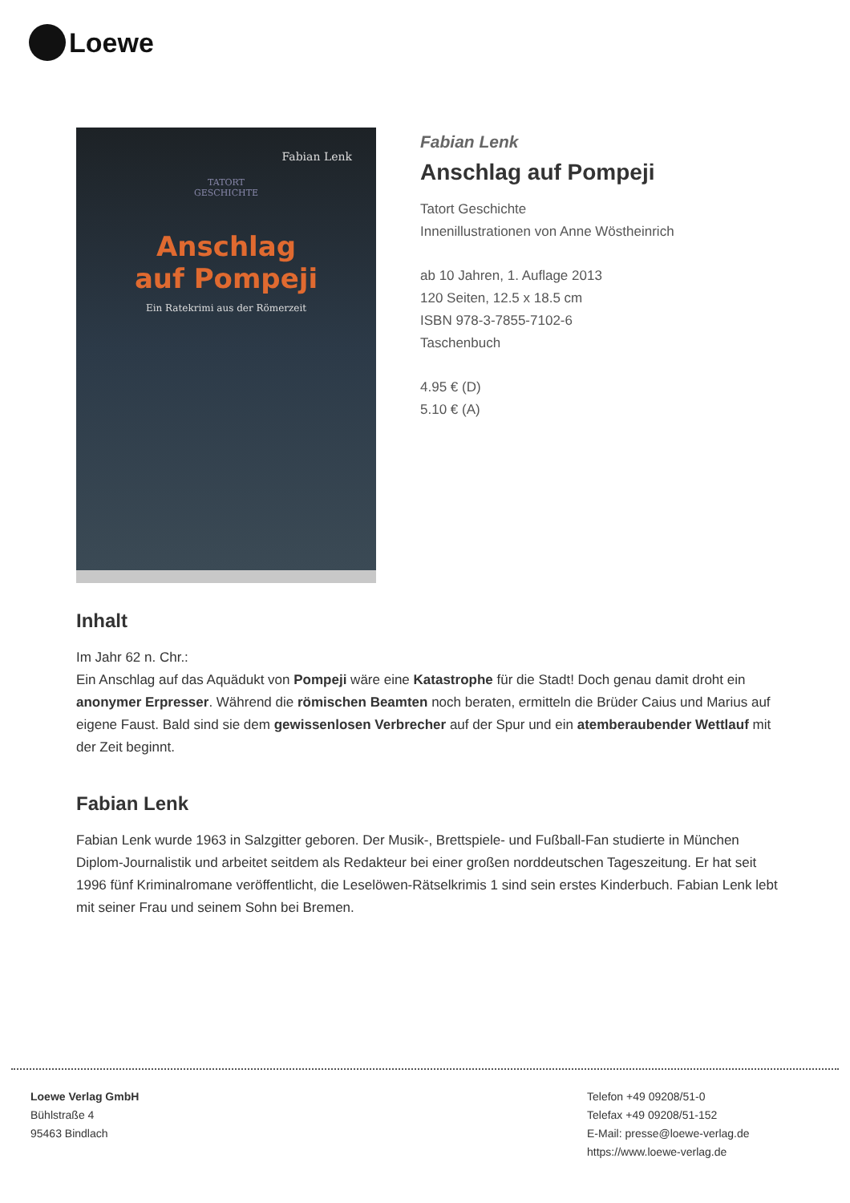Loewe
Fabian Lenk
TATORT
GESCHICHTE
Anschlag
auf Pompeji
Ein Ratekrimi aus der Römerzeit
Fabian Lenk
Anschlag auf Pompeji
Tatort Geschichte
Innenillustrationen von Anne Wöstheinrich
ab 10 Jahren, 1. Auflage 2013
120 Seiten, 12.5 x 18.5 cm
ISBN 978-3-7855-7102-6
Taschenbuch
4.95 € (D)
5.10 € (A)
Inhalt
Im Jahr 62 n. Chr.:
Ein Anschlag auf das Aquädukt von Pompeji wäre eine Katastrophe für die Stadt! Doch genau damit droht ein anonymer Erpresser. Während die römischen Beamten noch beraten, ermitteln die Brüder Caius und Marius auf eigene Faust. Bald sind sie dem gewissenlosen Verbrecher auf der Spur und ein atemberaubender Wettlauf mit der Zeit beginnt.
Fabian Lenk
Fabian Lenk wurde 1963 in Salzgitter geboren. Der Musik-, Brettspiele- und Fußball-Fan studierte in München Diplom-Journalistik und arbeitet seitdem als Redakteur bei einer großen norddeutschen Tageszeitung. Er hat seit 1996 fünf Kriminalromane veröffentlicht, die Leselöwen-Rätselkrimis 1 sind sein erstes Kinderbuch. Fabian Lenk lebt mit seiner Frau und seinem Sohn bei Bremen.
Loewe Verlag GmbH
Bühlstraße 4
95463 Bindlach
Telefon +49 09208/51-0
Telefax +49 09208/51-152
E-Mail: presse@loewe-verlag.de
https://www.loewe-verlag.de